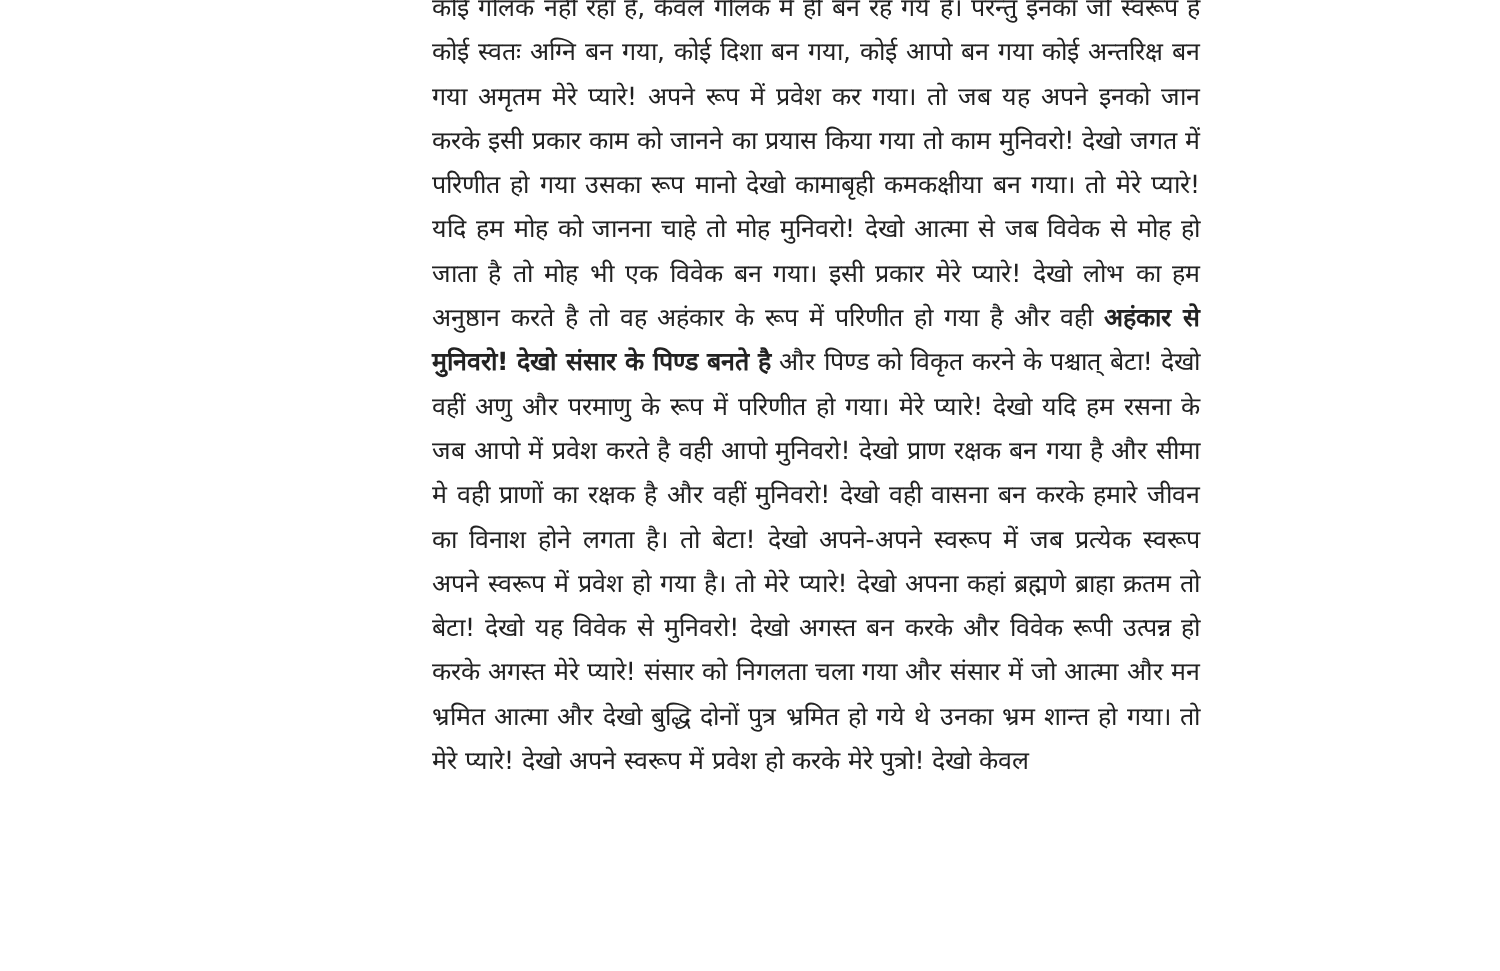कोई गोलक नहीं रहा है, केवल गोलक में ही बन रह गये है। परन्तु इनका जो स्वरूप है कोई स्वतः अग्नि बन गया, कोई दिशा बन गया, कोई आपो बन गया कोई अन्तरिक्ष बन गया अमृतम मेरे प्यारे! अपने रूप में प्रवेश कर गया। तो जब यह अपने इनको जान करके इसी प्रकार काम को जानने का प्रयास किया गया तो काम मुनिवरो! देखो जगत में परिणीत हो गया उसका रूप मानो देखो कामाबृही कमकक्षीया बन गया। तो मेरे प्यारे! यदि हम मोह को जानना चाहे तो मोह मुनिवरो! देखो आत्मा से जब विवेक से मोह हो जाता है तो मोह भी एक विवेक बन गया। इसी प्रकार मेरे प्यारे! देखो लोभ का हम अनुष्ठान करते है तो वह अहंकार के रूप में परिणीत हो गया है और वही अहंकार से मुनिवरो! देखो संसार के पिण्ड बनते है और पिण्ड को विकृत करने के पश्चात् बेटा! देखो वहीं अणु और परमाणु के रूप में परिणीत हो गया। मेरे प्यारे! देखो यदि हम रसना के जब आपो में प्रवेश करते है वही आपो मुनिवरो! देखो प्राण रक्षक बन गया है और सीमा मे वही प्राणों का रक्षक है और वहीं मुनिवरो! देखो वही वासना बन करके हमारे जीवन का विनाश होने लगता है। तो बेटा! देखो अपने-अपने स्वरूप में जब प्रत्येक स्वरूप अपने स्वरूप में प्रवेश हो गया है। तो मेरे प्यारे! देखो अपना कहां ब्रह्मणे ब्राहा क्रतम तो बेटा! देखो यह विवेक से मुनिवरो! देखो अगस्त बन करके और विवेक रूपी उत्पन्न हो करके अगस्त मेरे प्यारे! संसार को निगलता चला गया और संसार में जो आत्मा और मन भ्रमित आत्मा और देखो बुद्धि दोनों पुत्र भ्रमित हो गये थे उनका भ्रम शान्त हो गया। तो मेरे प्यारे! देखो अपने स्वरूप में प्रवेश हो करके मेरे पुत्रो! देखो केवल